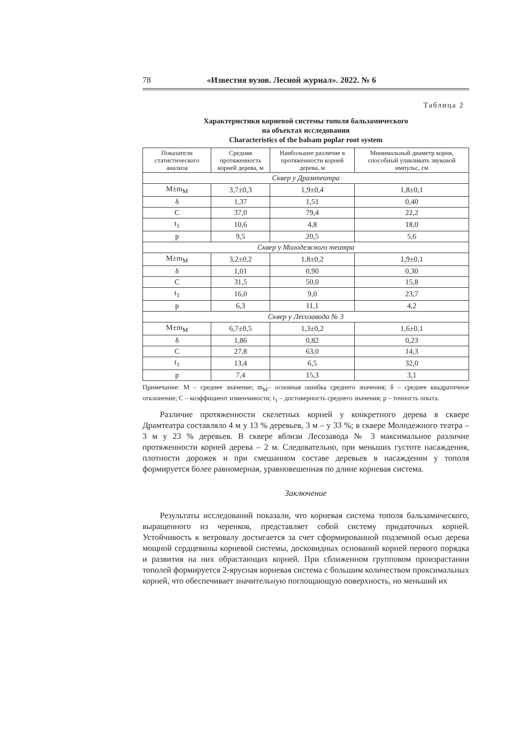78 «Известия вузов. Лесной журнал». 2022. № 6
Таблица 2
Характеристики корневой системы тополя бальзамического
на объектах исследования
Characteristics of the balsam poplar root system
| Показатели статистического анализа | Средняя протяженность корней дерева, м | Наибольшее различие в протяженности корней дерева, м | Минимальный диаметр корня, способный улавливать звуковой импульс, см |
| --- | --- | --- | --- |
| Сквер у Драмтеатра | | | |
| M±m<sub>M</sub> | 3,7±0,3 | 1,9±0,4 | 1,8±0,1 |
| δ | 1,37 | 1,51 | 0,40 |
| C | 37,0 | 79,4 | 22,2 |
| t<sub>1</sub> | 10,6 | 4,8 | 18,0 |
| p | 9,5 | 20,5 | 5,6 |
| Сквер у Молодежного театра | | | |
| M±m<sub>M</sub> | 3,2±0,2 | 1,8±0,2 | 1,9±0,1 |
| δ | 1,01 | 0,90 | 0,30 |
| C | 31,5 | 50,0 | 15,8 |
| t<sub>1</sub> | 16,0 | 9,0 | 23,7 |
| p | 6,3 | 11,1 | 4,2 |
| Сквер у Лесозавода № 3 | | | |
| M±m<sub>M</sub> | 6,7±0,5 | 1,3±0,2 | 1,6±0,1 |
| δ | 1,86 | 0,82 | 0,23 |
| C | 27,8 | 63,0 | 14,3 |
| t<sub>1</sub> | 13,4 | 6,5 | 32,0 |
| p | 7,4 | 15,3 | 3,1 |
Примечание: M – среднее значение; m<sub>M</sub>– основная ошибка среднего значения; δ – среднее квадратичное отклонение; C – коэффициент изменчивости; t<sub>1</sub> – достоверность среднего значения; p – точность опыта.
Различие протяженности скелетных корней у конкретного дерева в сквере Драмтеатра составляло 4 м у 13 % деревьев, 3 м – у 33 %; в сквере Молодежного театра – 3 м у 23 % деревьев. В сквере вблизи Лесозавода № 3 максимальное различие протяженности корней дерева – 2 м. Следовательно, при меньших густоте насаждения, плотности дорожек и при смешанном составе деревьев в насаждении у тополя формируется более равномерная, уравновешенная по длине корневая система.
Заключение
Результаты исследований показали, что корневая система тополя бальзамического, выращенного из черенков, представляет собой систему придаточных корней. Устойчивость к ветровалу достигается за счет сформированной подземной осью дерева мощной сердцевины корневой системы, досковидных оснований корней первого порядка и развития на них обрастающих корней. При сближенном групповом произрастании тополей формируется 2-ярусная корневая система с большим количеством проксимальных корней, что обеспечивает значительную поглощающую поверхность, но меньший их